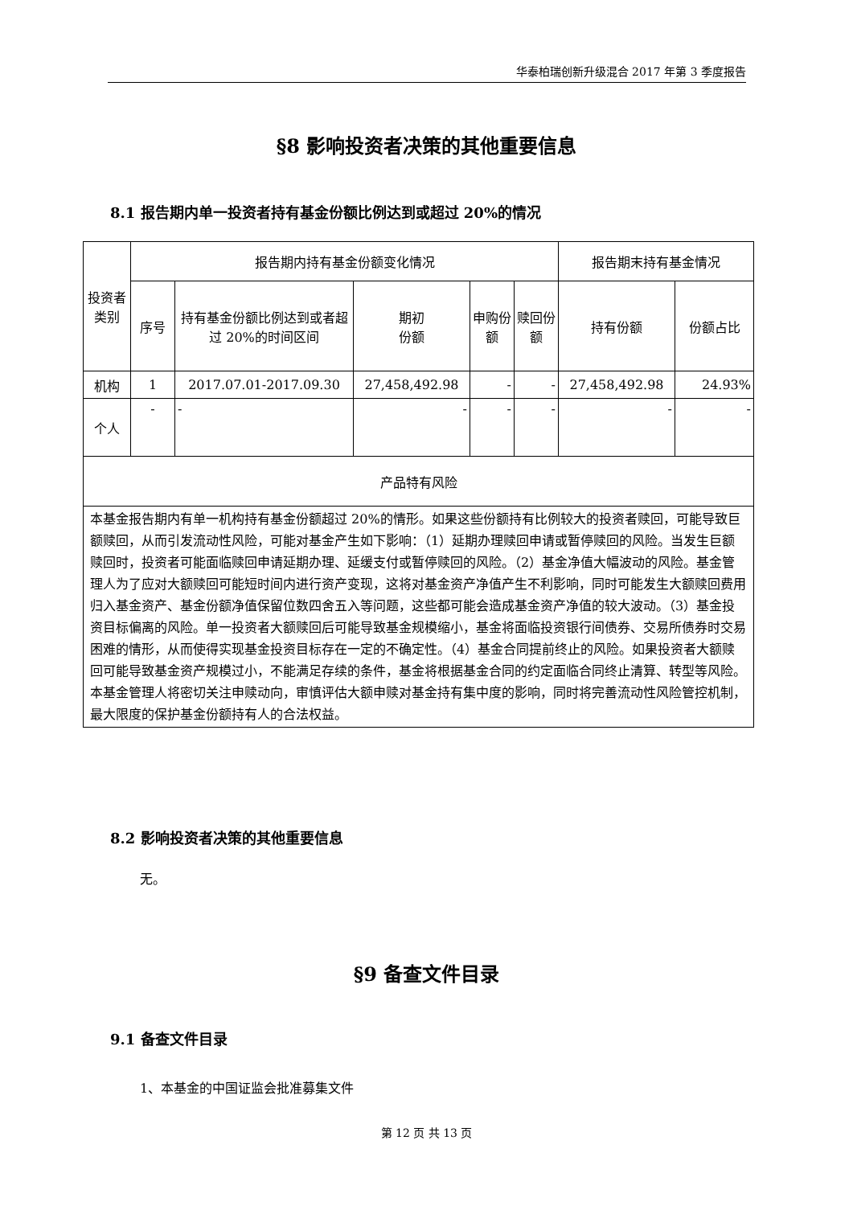华泰柏瑞创新升级混合 2017 年第 3 季度报告
§8 影响投资者决策的其他重要信息
8.1 报告期内单一投资者持有基金份额比例达到或超过 20%的情况
| 投资者类别 | 报告期内持有基金份额变化情况 | | | | | 报告期末持有基金情况 | |
| --- | --- | --- | --- | --- | --- | --- | --- |
| | 序号 | 持有基金份额比例达到或者超过 20%的时间区间 | 期初 份额 | 申购份额 | 赎回份额 | 持有份额 | 份额占比 |
| 机构 | 1 | 2017.07.01-2017.09.30 | 27,458,492.98 | - | - | 27,458,492.98 | 24.93% |
| 个人 | - | - | - | - | - | - | - |
| 产品特有风险 | | | | | | | |
| 本基金报告期内有单一机构持有基金份额超过 20%的情形。如果这些份额持有比例较大的投资者赎回，可能导致巨额赎回，从而引发流动性风险，可能对基金产生如下影响：（1）延期办理赎回申请或暂停赎回的风险。当发生巨额赎回时，投资者可能面临赎回申请延期办理、延缓支付或暂停赎回的风险。（2）基金净值大幅波动的风险。基金管理人为了应对大额赎回可能短时间内进行资产变现，这将对基金资产净值产生不利影响，同时可能发生大额赎回费用归入基金资产、基金份额净值保留位数四舍五入等问题，这些都可能会造成基金资产净值的较大波动。（3）基金投资目标偏离的风险。单一投资者大额赎回后可能导致基金规模缩小，基金将面临投资银行间债券、交易所债券时交易困难的情形，从而使得实现基金投资目标存在一定的不确定性。（4）基金合同提前终止的风险。如果投资者大额赎回可能导致基金资产规模过小，不能满足存续的条件，基金将根据基金合同的约定面临合同终止清算、转型等风险。本基金管理人将密切关注申赎动向，审慎评估大额申赎对基金持有集中度的影响，同时将完善流动性风险管控机制，最大限度的保护基金份额持有人的合法权益。 | | | | | | | |
8.2 影响投资者决策的其他重要信息
无。
§9 备查文件目录
9.1 备查文件目录
1、本基金的中国证监会批准募集文件
第 12 页 共 13 页